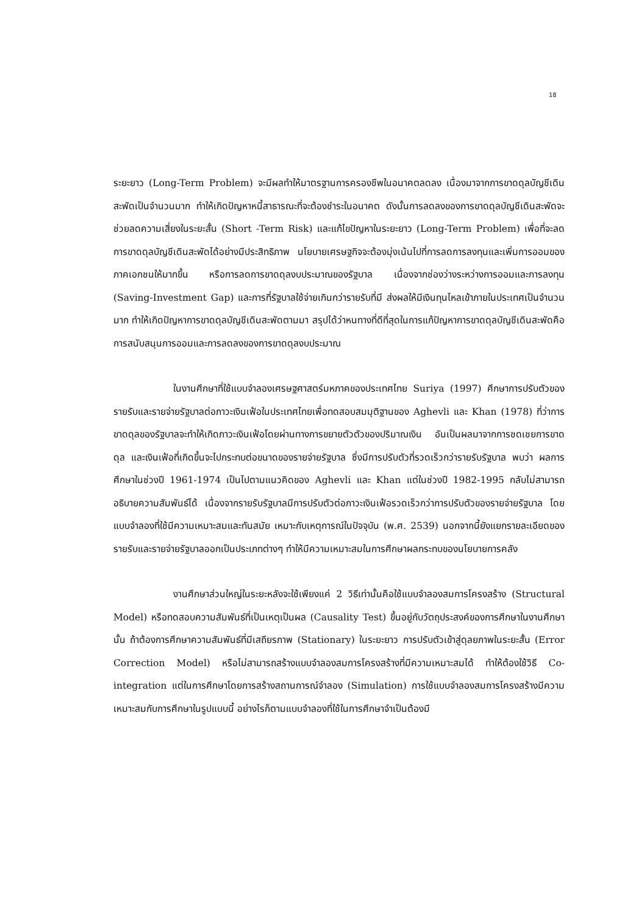18
ระยะยาว (Long-Term Problem) จะมีผลทำให้มาตรฐานการครองชีพในอนาคตลดลง เนื่องมาจากการขาดดุลบัญชีเดินสะพัดเป็นจำนวนมาก ทำให้เกิดปัญหาหนี้สาธารณะที่จะต้องชำระในอนาคต ดังนั้นการลดลงของการขาดดุลบัญชีเดินสะพัดจะช่วยลดความเสี่ยงในระยะสั้น (Short -Term Risk) และแก้ไขปัญหาในระยะยาว (Long-Term Problem) เพื่อที่จะลดการขาดดุลบัญชีเดินสะพัดได้อย่างมีประสิทธิภาพ นโยบายเศรษฐกิจจะต้องมุ่งเน้นไปที่การลดการลงทุนและเพิ่มการออมของภาคเอกชนให้มากขึ้น หรือการลดการขาดดุลงบประมาณของรัฐบาล เนื่องจากช่องว่างระหว่างการออมและการลงทุน (Saving-Investment Gap) และการที่รัฐบาลใช้จ่ายเกินกว่ารายรับที่มี ส่งผลให้มีเงินทุนไหลเข้าภายในประเทศเป็นจำนวนมาก ทำให้เกิดปัญหาการขาดดุลบัญชีเดินสะพัดตามมา สรุปได้ว่าหนทางที่ดีที่สุดในการแก้ปัญหาการขาดดุลบัญชีเดินสะพัดคือ การสนับสนุนการออมและการลดลงของการขาดดุลงบประมาณ
ในงานศึกษาที่ใช้แบบจำลองเศรษฐศาสตร์มหภาคของประเทศไทย Suriya (1997) ศึกษาการปรับตัวของรายรับและรายจ่ายรัฐบาลต่อภาวะเงินเฟ้อในประเทศไทยเพื่อทดสอบสมมุติฐานของ Aghevli และ Khan (1978) ที่ว่าการขาดดุลของรัฐบาลจะทำให้เกิดภาวะเงินเฟ้อโดยผ่านทางการขยายตัวตัวของปริมาณเงิน อันเป็นผลมาจากการชดเชยการขาดดุล และเงินเฟ้อที่เกิดขึ้นจะไปกระทบต่อขนาดของรายจ่ายรัฐบาล ซึ่งมีการปรับตัวที่รวดเร็วกว่ารายรับรัฐบาล พบว่า ผลการศึกษาในช่วงปี 1961-1974 เป็นไปตามแนวคิดของ Aghevli และ Khan แต่ในช่วงปี 1982-1995 กลับไม่สามารถอธิบายความสัมพันธ์ได้ เนื่องจากรายรับรัฐบาลมีการปรับตัวต่อภาวะเงินเฟ้อรวดเร็วกว่าการปรับตัวของรายจ่ายรัฐบาล โดยแบบจำลองที่ใช้มีความเหมาะสมและทันสมัย เหมาะกับเหตุการณ์ในปัจจุบัน (พ.ศ. 2539) นอกจากนี้ยังแยกรายละเอียดของรายรับและรายจ่ายรัฐบาลออกเป็นประเภทต่างๆ ทำให้มีความเหมาะสมในการศึกษาผลกระทบของนโยบายการคลัง
งานศึกษาส่วนใหญ่ในระยะหลังจะใช้เพียงแค่ 2 วิธีเท่านั้นคือใช้แบบจำลองสมการโครงสร้าง (Structural Model) หรือทดสอบความสัมพันธ์ที่เป็นเหตุเป็นผล (Causality Test) ขึ้นอยู่กับวัตถุประสงค์ของการศึกษาในงานศึกษานั้น ถ้าต้องการศึกษาความสัมพันธ์ที่มีเสถียรภาพ (Stationary) ในระยะยาว การปรับตัวเข้าสู่ดุลยภาพในระยะสั้น (Error Correction Model) หรือไม่สามารถสร้างแบบจำลองสมการโครงสร้างที่มีความเหมาะสมได้ ทำให้ต้องใช้วิธี Co-integration แต่ในการศึกษาโดยการสร้างสถานการณ์จำลอง (Simulation) การใช้แบบจำลองสมการโครงสร้างมีความเหมาะสมกับการศึกษาในรูปแบบนี้ อย่างไรก็ตามแบบจำลองที่ใช้ในการศึกษาจำเป็นต้องมี